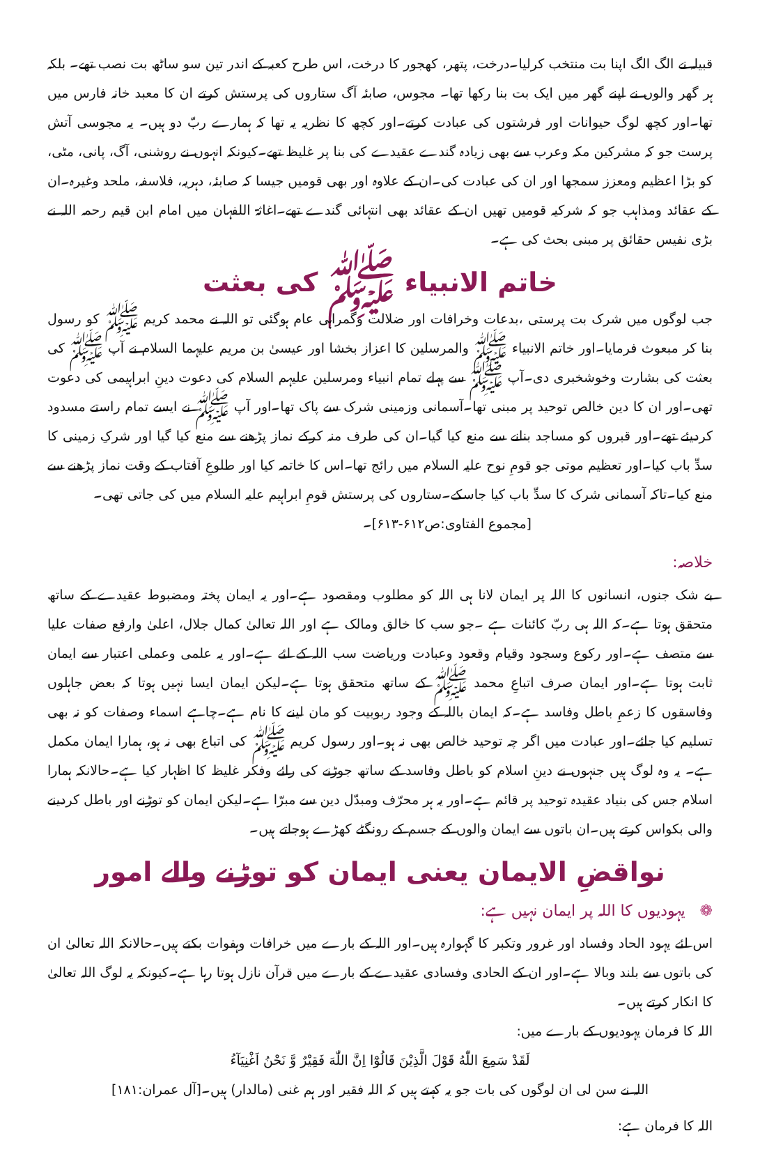قبیلہ نے الگ الگ اپنا بت منتخب کرلیا۔درخت، پتھر، کھجور کا درخت، اس طرح کعبہ کے اندر تین سو ساٹھ بت نصب تھے۔ بلکہ ہر گھر والوں نے اپنے گھر میں ایک بت بنا رکھا تھا۔ مجوس، صابئہ آگ ستاروں کی پرستش کرتے ان کا معبد خانہ فارس میں تھا۔اور کچھ لوگ حیوانات اور فرشتوں کی عبادت کرتے۔اور کچھ کا نظریہ یہ تھا کہ ہمارے ربّ دو ہیں۔ یہ مجوسی آتش پرست جو کہ مشرکین مکہ وعرب سے بھی زیادہ گندے عقیدے کی بنا پر غلیظ تھے۔کیونکہ انہوں نے روشنی، آگ، پانی، مٹی، کو بڑا اعظیم ومعزز سمجھا اور ان کی عبادت کی۔ان کے علاوہ اور بھی قومیں جیسا کہ صابئہ، دہریہ، فلاسفہ، ملحد وغیرہ۔ان کے عقائد ومذاہب جو کہ شرکیہ قومیں تھیں ان کے عقائد بھی انتہائی گندے تھے۔اغاثۃ اللفہان میں امام ابن قیم رحمہ اللہ نے بڑی نفیس حقائق پر مبنی بحث کی ہے۔
خاتم الانبیاء ﷺ کی بعثت
جب لوگوں میں شرک بت پرستی ،بدعات وخرافات اور ضلالت وگمراہی عام ہوگئی تو اللہ نے محمد کریم ﷺ کو رسول بنا کر مبعوث فرمایا۔اور خاتم الانبیاء ﷺ والمرسلین کا اعزاز بخشا اور عیسیٰ بن مریم علیہما السلام نے آپ ﷺ کی بعثت کی بشارت وخوشخبری دی۔آپ ﷺ سے پہلے تمام انبیاء ومرسلین علیہم السلام کی دعوت دینِ ابراہیمی کی دعوت تھی۔اور ان کا دین خالص توحید پر مبنی تھا۔آسمانی وزمینی شرک سے پاک تھا۔اور آپ ﷺ نے ایسے تمام راستے مسدود کردیئے تھے۔اور قبروں کو مساجد بنانے سے منع کیا گیا۔ان کی طرف منہ کرکے نماز پڑھنے سے منع کیا گیا اور شرکِ زمینی کا سدِّ باب کیا۔اور تعظیم موتی جو قومِ نوح علیہ السلام میں رائج تھا۔اس کا خاتمہ کیا اور طلوعِ آفتاب کے وقت نماز پڑھنے سے منع کیا۔تاکہ آسمانی شرک کا سدِّ باب کیا جاسکے۔ستاروں کی پرستش قومِ ابراہیم علیہ السلام میں کی جاتی تھی۔
[مجموع الفتاوی:ص۶۱۲-۶۱۳]۔
خلاصہ:
بے شک جنوں، انسانوں کا اللہ پر ایمان لانا ہی اللہ کو مطلوب ومقصود ہے۔اور یہ ایمان پختہ ومضبوط عقیدے کے ساتھ متحقق ہوتا ہے۔کہ اللہ ہی ربّ کائنات ہے ۔جو سب کا خالق ومالک ہے اور اللہ تعالیٰ کمال جلال، اعلیٰ وارفع صفات علیا سے متصف ہے۔اور رکوع وسجود وقیام وقعود وعبادت وریاضت سب اللہ کے لئے ہے۔اور یہ علمی وعملی اعتبار سے ایمان ثابت ہوتا ہے۔اور ایمان صرف اتباعِ محمد ﷺ کے ساتھ متحقق ہوتا ہے۔لیکن ایمان ایسا نہیں ہوتا کہ بعض جاہلوں وفاسقوں کا زعمِ باطل وفاسد ہے۔کہ ایمان باللہ کے وجود ربوبیت کو مان لینے کا نام ہے۔چاہے اسماء وصفات کو نہ بھی تسلیم کیا جائے۔اور عبادت میں اگر چہ توحید خالص بھی نہ ہو۔اور رسول کریم ﷺ کی اتباع بھی نہ ہو، ہمارا ایمان مکمل ہے۔ یہ وہ لوگ ہیں جنہوں نے دینِ اسلام کو باطل وفاسد کے ساتھ جوڑنے کی رائے وفکر غلیظ کا اظہار کیا ہے۔حالانکہ ہمارا اسلام جس کی بنیاد عقیدہ توحید پر قائم ہے۔اور یہ ہر محرّف ومبدّل دین سے مبرّا ہے۔لیکن ایمان کو توڑنے اور باطل کردینے والی بکواس کرتے ہیں۔ان باتوں سے ایمان والوں کے جسم کے رونگٹے کھڑے ہوجاتے ہیں۔
نواقضِ الایمان یعنی ایمان کو توڑنے والے امور
❁ یہودیوں کا اللہ پر ایمان نہیں ہے:
اس لئے یہود الحاد وفساد اور غرور وتکبر کا گہوارہ ہیں۔اور اللہ کے بارے میں خرافات وہفوات بکتے ہیں۔حالانکہ اللہ تعالیٰ ان کی باتوں سے بلند وبالا ہے۔اور ان کے الحادی وفسادی عقیدے کے بارے میں قرآن نازل ہوتا رہا ہے۔کیونکہ یہ لوگ اللہ تعالیٰ کا انکار کرتے ہیں۔
اللہ کا فرمان یہودیوں کے بارے میں:
لَقَدْ سَمِعَ اللّٰهُ قَوْلَ الَّذِيْنَ قَالُوْٓا اِنَّ اللّٰهَ فَقِيْرٌ وَّ نَحْنُ اَغْنِيَآءُ
اللہ نے سن لی ان لوگوں کی بات جو یہ کہتے ہیں کہ اللہ فقیر اور ہم غنی (مالدار) ہیں۔[آل عمران:۱۸۱]
اللہ کا فرمان ہے: